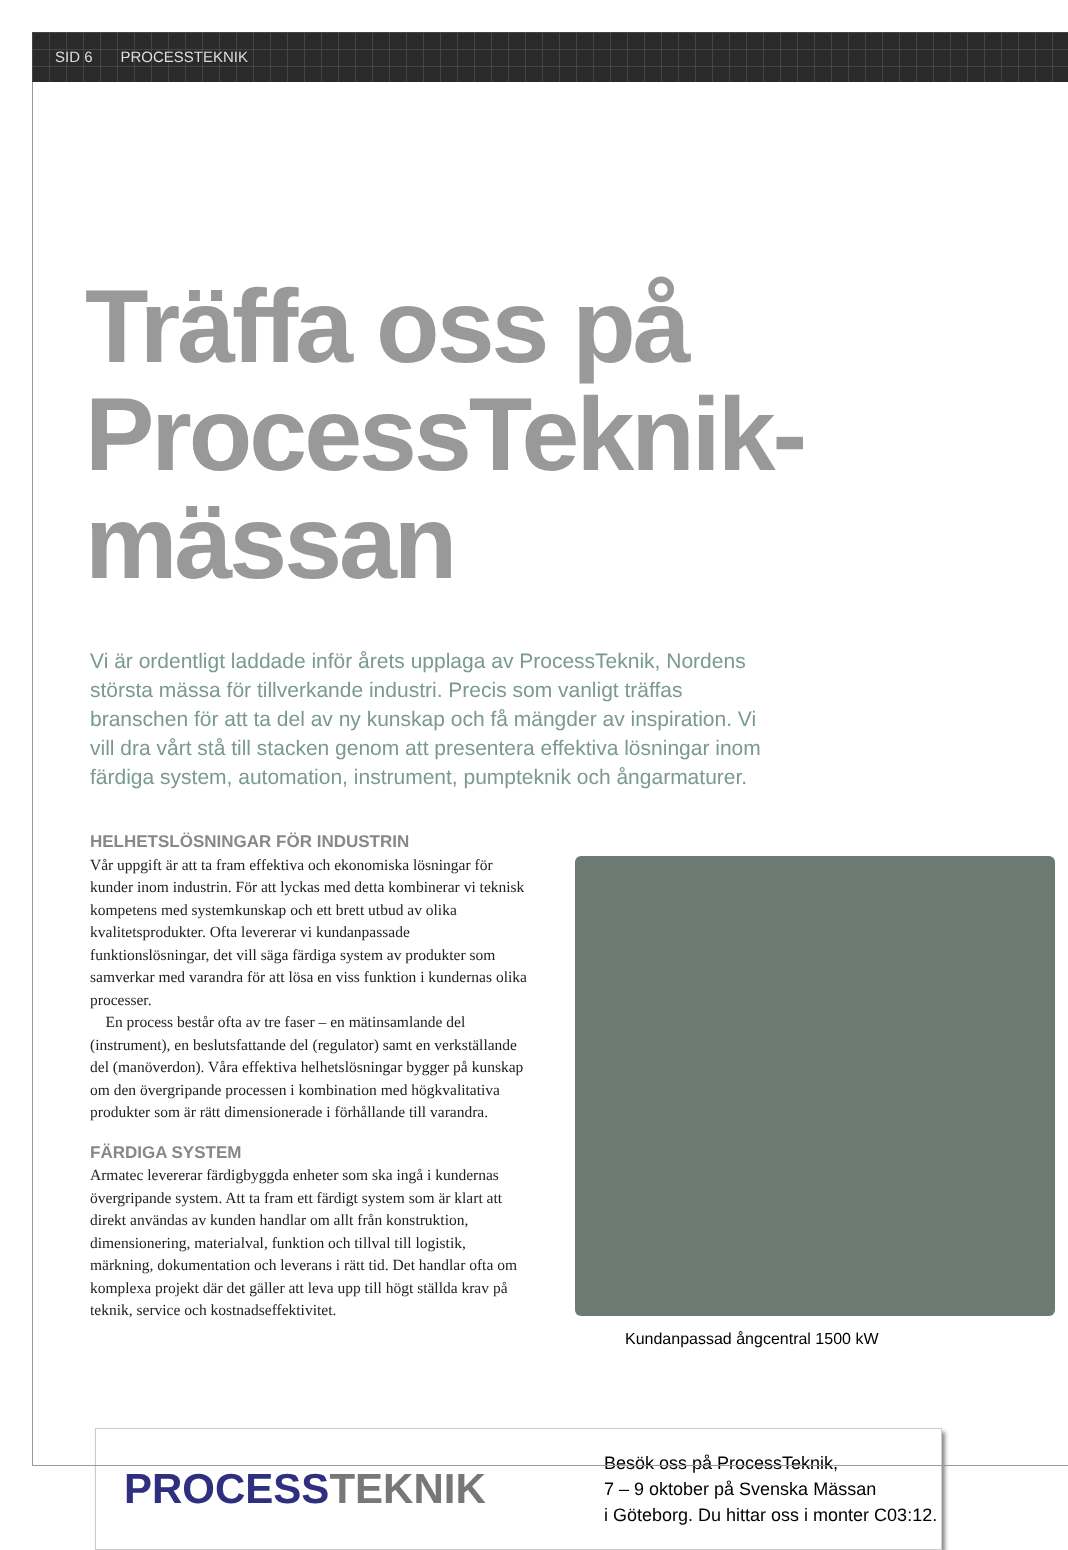SID 6 PROCESSTEKNIK
Träffa oss på
ProcessTeknik-mässan
Vi är ordentligt laddade inför årets upplaga av ProcessTeknik, Nordens största mässa för tillverkande industri. Precis som vanligt träffas branschen för att ta del av ny kunskap och få mängder av inspiration. Vi vill dra vårt stå till stacken genom att presentera effektiva lösningar inom färdiga system, automation, instrument, pumpteknik och ångarmaturer.
HELHETSLÖSNINGAR FÖR INDUSTRIN
Vår uppgift är att ta fram effektiva och ekonomiska lösningar för kunder inom industrin. För att lyckas med detta kombinerar vi teknisk kompetens med systemkunskap och ett brett utbud av olika kvalitetsprodukter. Ofta levererar vi kundanpassade funktionslösningar, det vill säga färdiga system av produkter som samverkar med varandra för att lösa en viss funktion i kundernas olika processer.
En process består ofta av tre faser – en mätinsamlande del (instrument), en beslutsfattande del (regulator) samt en verkställande del (manöverdon). Våra effektiva helhetslösningar bygger på kunskap om den övergripande processen i kombination med högkvalitativa produkter som är rätt dimensionerade i förhållande till varandra.
FÄRDIGA SYSTEM
Armatec levererar färdigbyggda enheter som ska ingå i kundernas övergripande system. Att ta fram ett färdigt system som är klart att direkt användas av kunden handlar om allt från konstruktion, dimensionering, materialval, funktion och tillval till logistik, märkning, dokumentation och leverans i rätt tid. Det handlar ofta om komplexa projekt där det gäller att leva upp till högt ställda krav på teknik, service och kostnadseffektivitet.
Kundanpassad ångcentral 1500 kW
PROCESSTEKNIK
Besök oss på ProcessTeknik,
7 – 9 oktober på Svenska Mässan
i Göteborg. Du hittar oss i monter C03:12.